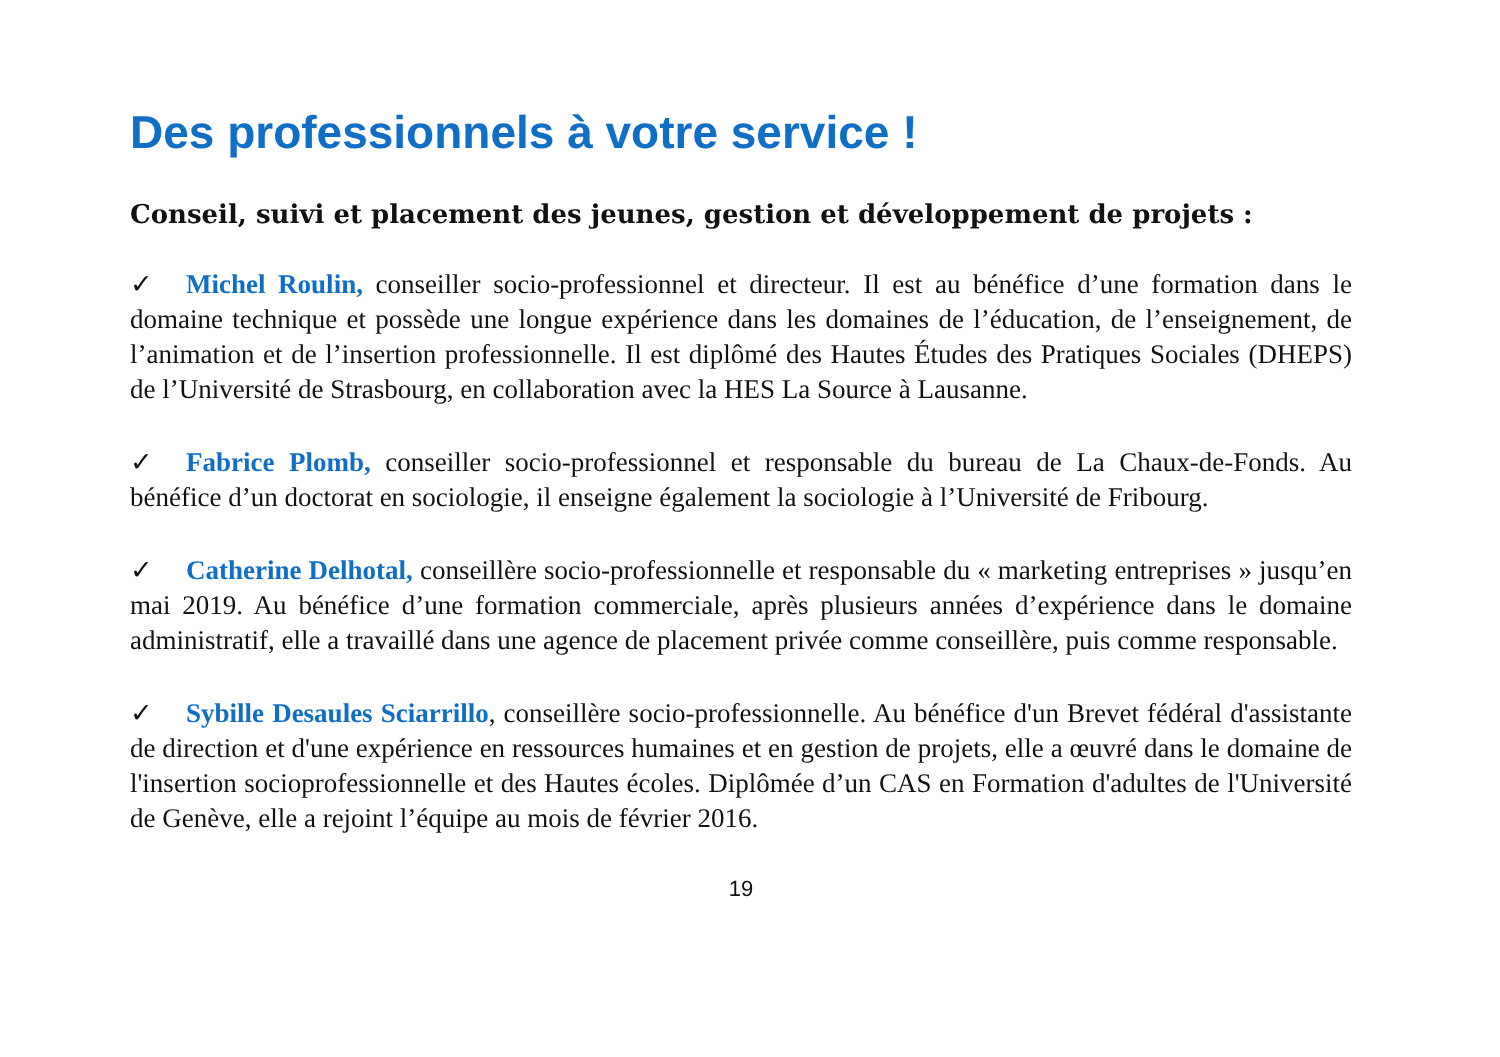Des professionnels à votre service !
Conseil, suivi et placement des jeunes, gestion et développement de projets :
✓ Michel Roulin, conseiller socio-professionnel et directeur. Il est au bénéfice d’une formation dans le domaine technique et possède une longue expérience dans les domaines de l’éducation, de l’enseignement, de l’animation et de l’insertion professionnelle. Il est diplômé des Hautes Études des Pratiques Sociales (DHEPS) de l’Université de Strasbourg, en collaboration avec la HES La Source à Lausanne.
✓ Fabrice Plomb, conseiller socio-professionnel et responsable du bureau de La Chaux-de-Fonds. Au bénéfice d’un doctorat en sociologie, il enseigne également la sociologie à l’Université de Fribourg.
✓ Catherine Delhotal, conseillère socio-professionnelle et responsable du « marketing entreprises » jusqu’en mai 2019. Au bénéfice d’une formation commerciale, après plusieurs années d’expérience dans le domaine administratif, elle a travaillé dans une agence de placement privée comme conseillère, puis comme responsable.
✓ Sybille Desaules Sciarrillo, conseillère socio-professionnelle. Au bénéfice d'un Brevet fédéral d'assistante de direction et d'une expérience en ressources humaines et en gestion de projets, elle a œuvré dans le domaine de l'insertion socioprofessionnelle et des Hautes écoles. Diplômée d’un CAS en Formation d'adultes de l'Université de Genève, elle a rejoint l’équipe au mois de février 2016.
19